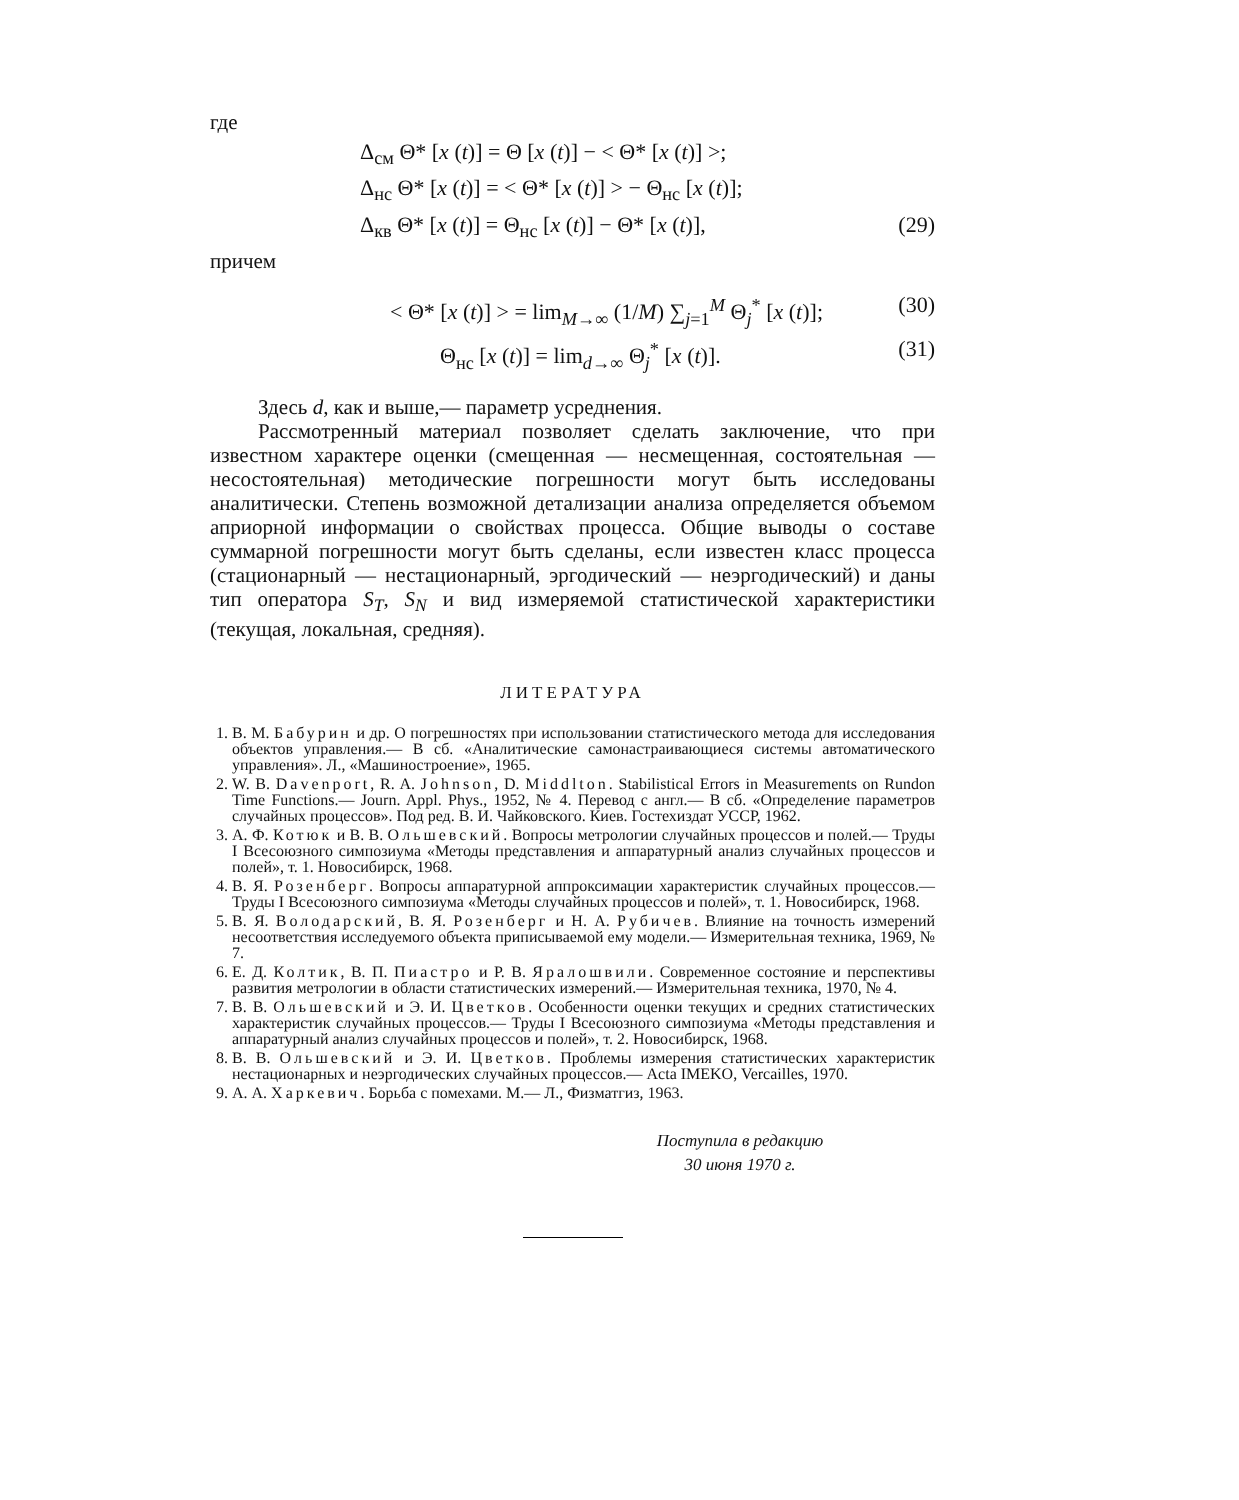где
Δ<sub>см</sub> Θ* [x (t)] = Θ [x (t)] − < Θ* [x (t)] >;
Δ<sub>нс</sub> Θ* [x (t)] = < Θ* [x (t)] > − Θ<sub>нс</sub> [x (t)];
Δ<sub>кв</sub> Θ* [x (t)] = Θ<sub>нс</sub> [x (t)] − Θ* [x (t)], (29)
причем
< Θ* [x (t)] > = lim<sub>M→∞</sub> (1/M) ∑<sub>j=1</sub><sup>M</sup> Θ<sub>j</sub><sup>*</sup> [x (t)]; (30)
Θ<sub>нс</sub> [x (t)] = lim<sub>d→∞</sub> Θ<sub>j</sub><sup>*</sup> [x (t)]. (31)
Здесь d, как и выше,— параметр усреднения.
Рассмотренный материал позволяет сделать заключение, что при известном характере оценки (смещенная — несмещенная, состоятельная — несостоятельная) методические погрешности могут быть исследованы аналитически. Степень возможной детализации анализа определяется объемом априорной информации о свойствах процесса. Общие выводы о составе суммарной погрешности могут быть сделаны, если известен класс процесса (стационарный — нестационарный, эргодический — неэргодический) и даны тип оператора S<sub>T</sub>, S<sub>N</sub> и вид измеряемой статистической характеристики (текущая, локальная, средняя).
ЛИТЕРАТУРА
1. В. М. Бабурин и др. О погрешностях при использовании статистического метода для исследования объектов управления.— В сб. «Аналитические самонастраивающиеся системы автоматического управления». Л., «Машиностроение», 1965.
2. W. B. Davenport, R. A. Johnson, D. Middlton. Stabilistical Errors in Measurements on Rundon Time Functions.— Journ. Appl. Phys., 1952, № 4. Перевод с англ.— В сб. «Определение параметров случайных процессов». Под ред. В. И. Чайковского. Киев. Гостехиздат УССР, 1962.
3. А. Ф. Котюк и В. В. Ольшевский. Вопросы метрологии случайных процессов и полей.— Труды I Всесоюзного симпозиума «Методы представления и аппаратурный анализ случайных процессов и полей», т. 1. Новосибирск, 1968.
4. В. Я. Розенберг. Вопросы аппаратурной аппроксимации характеристик случайных процессов.— Труды I Всесоюзного симпозиума «Методы случайных процессов и полей», т. 1. Новосибирск, 1968.
5. В. Я. Володарский, В. Я. Розенберг и Н. А. Рубичев. Влияние на точность измерений несоответствия исследуемого объекта приписываемой ему модели.— Измерительная техника, 1969, № 7.
6. Е. Д. Колтик, В. П. Пиастро и Р. В. Яралошвили. Современное состояние и перспективы развития метрологии в области статистических измерений.— Измерительная техника, 1970, № 4.
7. В. В. Ольшевский и Э. И. Цветков. Особенности оценки текущих и средних статистических характеристик случайных процессов.— Труды I Всесоюзного симпозиума «Методы представления и аппаратурный анализ случайных процессов и полей», т. 2. Новосибирск, 1968.
8. В. В. Ольшевский и Э. И. Цветков. Проблемы измерения статистических характеристик нестационарных и неэргодических случайных процессов.— Acta IMEKO, Vercailles, 1970.
9. А. А. Харкевич. Борьба с помехами. М.— Л., Физматгиз, 1963.
Поступила в редакцию
30 июня 1970 г.